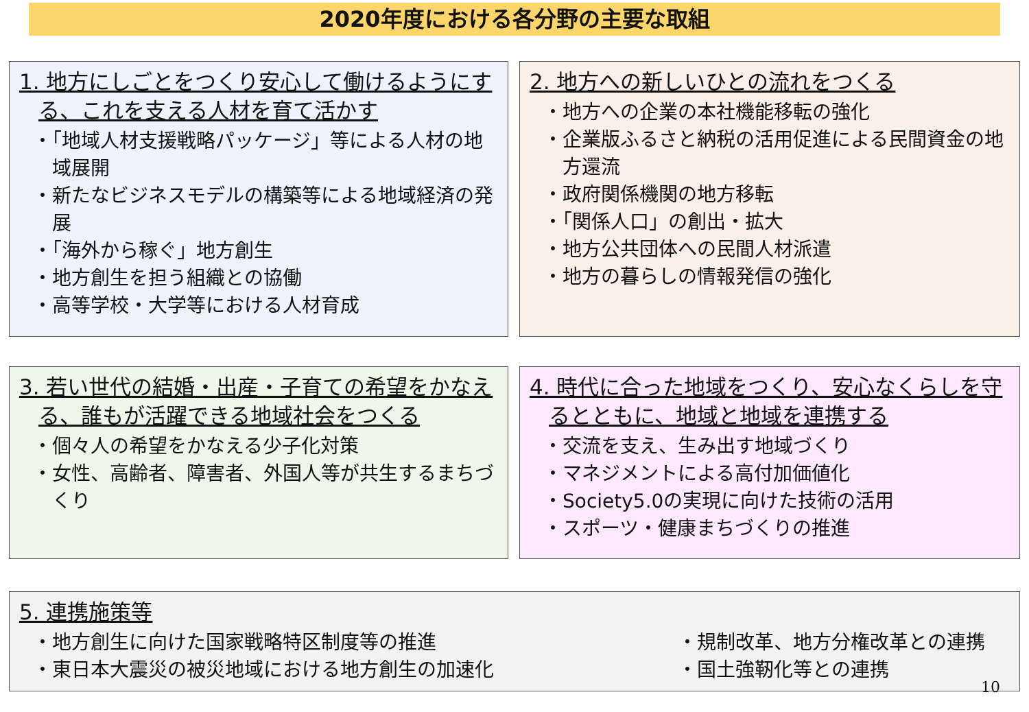2020年度における各分野の主要な取組
1. 地方にしごとをつくり安心して働けるようにする、これを支える人材を育て活かす
「地域人材支援戦略パッケージ」等による人材の地域展開
新たなビジネスモデルの構築等による地域経済の発展
「海外から稼ぐ」地方創生
地方創生を担う組織との協働
高等学校・大学等における人材育成
2. 地方への新しいひとの流れをつくる
地方への企業の本社機能移転の強化
企業版ふるさと納税の活用促進による民間資金の地方還流
政府関係機関の地方移転
「関係人口」の創出・拡大
地方公共団体への民間人材派遣
地方の暮らしの情報発信の強化
3. 若い世代の結婚・出産・子育ての希望をかなえる、誰もが活躍できる地域社会をつくる
個々人の希望をかなえる少子化対策
女性、高齢者、障害者、外国人等が共生するまちづくり
4. 時代に合った地域をつくり、安心なくらしを守るとともに、地域と地域を連携する
交流を支え、生み出す地域づくり
マネジメントによる高付加価値化
Society5.0の実現に向けた技術の活用
スポーツ・健康まちづくりの推進
5. 連携施策等
地方創生に向けた国家戦略特区制度等の推進
東日本大震災の被災地域における地方創生の加速化
規制改革、地方分権改革との連携
国土強靭化等との連携
10